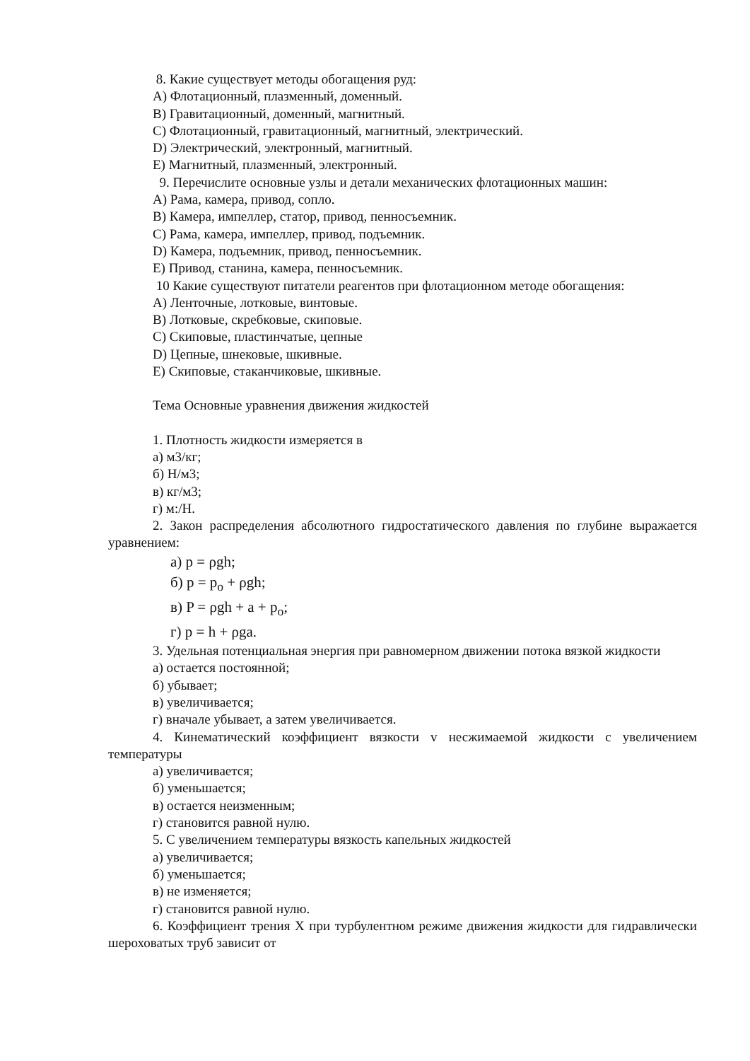8. Какие существует методы обогащения руд:
A) Флотационный, плазменный, доменный.
B) Гравитационный, доменный, магнитный.
C) Флотационный, гравитационный, магнитный, электрический.
D) Электрический, электронный, магнитный.
E) Магнитный, плазменный, электронный.
9. Перечислите основные узлы и детали механических флотационных машин:
A) Рама, камера, привод, сопло.
B) Камера, импеллер, статор, привод, пенносъемник.
C) Рама, камера, импеллер, привод, подъемник.
D) Камера, подъемник, привод, пенносъемник.
E) Привод, станина, камера, пенносъемник.
10 Какие существуют питатели реагентов при флотационном методе обогащения:
A) Ленточные, лотковые, винтовые.
B) Лотковые, скребковые, скиповые.
C) Скиповые, пластинчатые, цепные
D) Цепные, шнековые, шкивные.
E) Скиповые, стаканчиковые, шкивные.
Тема Основные уравнения движения жидкостей
1. Плотность жидкости измеряется в
а) м3/кг;
б) Н/м3;
в) кг/м3;
г) м:/Н.
2. Закон распределения абсолютного гидростатического давления по глубине выражается уравнением:
а) p = ρgh;
б) p = p<sub>o</sub> + ρgh;
в) P = ρgh + a + p<sub>o</sub>;
г) p = h + ρga.
3. Удельная потенциальная энергия при равномерном движении потока вязкой жидкости
а) остается постоянной;
б) убывает;
в) увеличивается;
г) вначале убывает, а затем увеличивается.
4. Кинематический коэффициент вязкости v несжимаемой жидкости с увеличением температуры
а) увеличивается;
б) уменьшается;
в) остается неизменным;
г) становится равной нулю.
5. С увеличением температуры вязкость капельных жидкостей
а) увеличивается;
б) уменьшается;
в) не изменяется;
г) становится равной нулю.
6. Коэффициент трения X при турбулентном режиме движения жидкости для гидравлически шероховатых труб зависит от